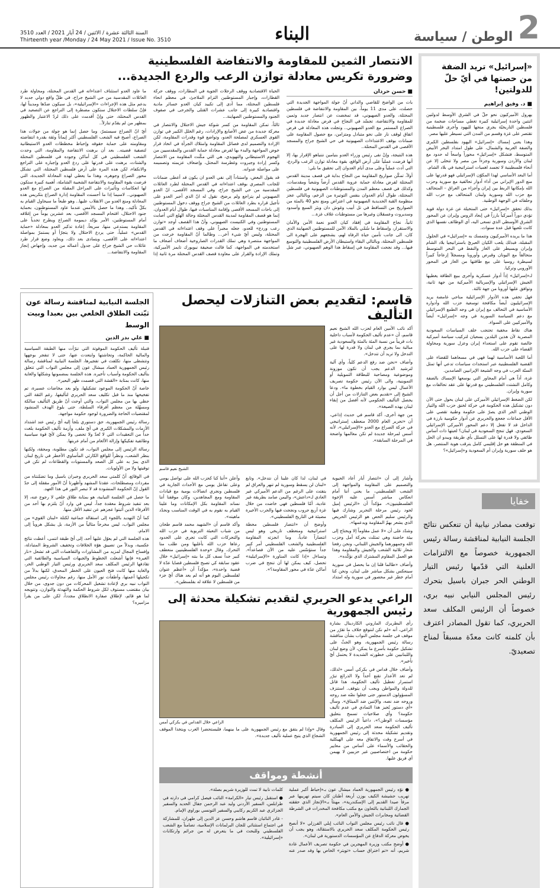2 الوطن / سياسة
البناء
السنة الثالثة عشرة / الاثنين / 24 أيار 2021 / العدد 3510
Thirteenth year /Monday / 24 May 2021 / Issue No. 3510
«إسرائيل» تريد الضفة من حصتها في أيّ حلّ للدولتين!
■ د. وفيق إبراهيم
يهرول الأميركيون نحو حلّ في الشرق الأوسط لدولتين اثنتين واحدة إسرائيلية كبيرة تغطي مساحات ضخمة من فلسطين التاريخيّة يجري منحها لليهود وأخرى فلسطينية تقتصر على غزة وقسم من المدن التي تسيطر عليها مصر.
وهذا يعني إمساك «إسرائيل» اليهود بفلسطين الكبرى والضفة الغربية والشمال، على طول امتداد البحر الأبيض المتوسط، فتشكل «إسرائيل» محوراً واسعاً له حدود مع لبنان والأردن وسورية وجزءاً من مصر ولا تتخلى إلا عن أنحاء فلسطينية لا تجسد اهميات استراتيجية في بلاد الشام.
أما البعد الأساسي لهذا المكوّن الإسرائيلي فهو قدرتها على منع الدور الإيراني من أداء أدوار تحالفية مع سورية وحزب الله بإمكانها الربط بين إيران وأجزاء من العراق – المتحالف مع حزب الله وسورية ولبنان المتحالف مع حزب الله وحلفائه في الوجهة الوطنية.
بذلك تحقق «إسرائيل» حتى المتخيلة عن غزة دولة قوية تؤدي دوراً أميركياً بارزاً في إبعاد الروس وإيران عن المحور الشرق الأوسطي الذي تسعى اليه، أي الوظائف نفسها الذي كانت تلعبها قبل عدة سنوات.
هذا ما يريده الأميركيون وتتمسك به «إسرائيل» في الحلول المقبلة، فبذلك يلعب الكيان العبريّ باستراتيجيا بلاد الشام وإيران ويسيطر على الغاز والنفط في البحر المتوسط متحالفاً مع اليونان وقبرص وأوروبا ومسجلاً إزعاجاً كبيراً لسيطرة روسيا على بيع طاقتها من الغاز في المحور الأوروبي وتركيا.
لـ«إسرائيل» إذاً أدوار عسكرية وأخرى ببيع الطاقة يغطيها الجيش الإسرائيلي والإمبريالية الأميركية من جهة ثانية، وتوافق عليها أوروبا من جهة ثالثة.
فهل تخفي هذه الأدوار الإسرائيلية مناحي غامضة يريد الإسرائيليون أيضاً مكافحة توسعية حزب الله وأدواره الأساسية في التحالف مع إيران في وجه الطمع الإسرائيلي مع دعم السياسة السورية في وجه «إسرائيل» أيضاً والأميركيين على السواء.
هناك نقاط مخفية تحتجب خلف السياسات السعودية المصرية لأن هذين البلدين يسعيان لتركيب سياسة أميركية خالصة تقوم على استعداء إيران وعزل سورية ومحاولة القضاء على حزب الله.
أما اللعبة الأساسية لهما فهي في مسعاهما للقضاء على القضية الفلسطينية عبر استحداث سياسات تدعي أنها تمثل السنّة العرب في وجه الشيعة الإيرانيين الصامدين.
غزة، أذاً هي أمام المحاور التي بوسعها الإمساك بالضفة وكامل التشتت الفلسطيني مع قدرتها على عقد تحالفات مع سورية وإيران.
لكن الضغط الإسرائيلي الأميركي على لبنان يحول حتى الآن دون تشكيل هذه الحكومة في حركة لخنق حزب الله والتيار الوطني الحر الذي يصرّ على حكومة وطنية تقصي على الأقل جماعات جعجع والحريري عن أدوار حكومية بارزة في الداخل قد لا تفعل إلا دعم المحور الأميركي الإسرائيلي السعودي. فهل تنجح السعودية في لبنان؟ لعبتها ذات أساس طائفي ولا قدرة لها على التسلل بأي طريقة ويبدو ان الحل في المنطقة هو حل إقليمي كامل يترقب هوية المنتصر، هل هو حلف سورية وإيران أم السعودية و«إسرائيل»؟
خفايا
توقعت مصادر نيابية أن تنعكس نتائج الجلسة النيابية لمناقشة رسالة رئيس الجمهورية خصوصاً مع الالتزامات العلنية التي قدّمها رئيس التيار الوطني الحر جبران باسيل بتحرك رئيس المجلس النيابي نبيه بري، خصوصاً أن الرئيس المكلف سعد الحريري، كما تقول المصادر اعترف بأن كلمته كانت معدّة مسبقاً لمناخ تصعيديّ.
الانتصار الثمين للمقاومة والانتفاضة الفلسطينية
وضرورة تكريس معادلة توازن الرعب والردع الجديدة...
■ حسن حردان
بات من الواضح للقاصي والداني أنّ جولة المواجهة الجديدة التي حصلت، على مدى 11 يوماً، بين المقاومة والانتفاضة في فلسطين المحتلة، والعدو الصهيوني، قد تمخضت عن انتصار جديد وثمين للمقاومة والانتفاضة، تجسّد في النجاح في فرض معادلة جديدة في الصراع المستمر مع العدو الصهيوني.. وتجلت هذه المعادلة في فرض اتفاق لوقف نار على نحو متبادل ومتزامن، مع حصول المقاومة على ضمانات بوقف الاعتداءات الصهيونية في حي الشيخ جراح والمسجد الأقصى في القدس المحتلة..
هذه النتيجة، وإنْ نفى رئيس وزراء العدو بنيامين نتنياهو الإقرار بها، إلا أنها فرضت عملياً على أرض الواقع، بقوة معادلة توازن الرعب والردع، التي أدت عملياً وعلى مدى أيام العدوان إلى تحقيق ما يلي:
أولاً، تمكّن صواريخ المقاومة من النجاح بداية في قصف مدينة القدس المحتلة لفرض معادلة حماية عروبة القدس أرضاً وشعباً ومقدسات، وكذلك في قصف معظم المدن والمستوطنات الصهيونية في فلسطين المحتلة، طوال أيام العدوان بنفس التوتيرة من الزخم، وبالتالي عجز منظومة القبة الحديدية الصهيونية في اعتراض ومنع نحو 40 بالمئة من الصواريخ من التساقط في تل أبيب وغوش دان وبئر السبع وأسدود وسديروت وعسقلان وغيرها من مستوطنات غلاف غزة...
ثانياً، نجاح المقاومة في إفقاد كيان العدو نعمة الأمن والأمان والاستقرار، وإسقاط ما سُمّي بالملاذ الآمن للمستوطنين الصهاينة الذي كان، الى جانب تأمين حياة الرفاه لهم، يشجعهم على الهجرة الى فلسطين المحتلة، وبالتالي البقاء واستيطان الأرض الفلسطينية والتوسع فيها... وقد نجحت المقاومة في إسقاط هذا الوهم الصهيوني، عبر شل الحياة الاقتصادية ووقف الرحلات الجوية في المطارات، ووقف حركة القطارات، وإجبار المستوطنين التزام الملاجئ، في معظم انحاء فلسطين المحتلة، مما أدى إلى تكبيد كيان العدو خسائر مادية واقتصادية كبيرة إلى جانب عشرات القتلى والجرحى في صفوف الجنود والمستوطنين الصهاينة...
ثالثاً، تمكن المقاومة من كسر شوكة جيش الاحتلال والانتصار في معركة جديدة من عض الأصابع والإرادات، رغم الخلل الكبير في توازن القوى العسكري لمصلحة العدو، وتواضع قوة وقدرات المقاومة، لكن الإرادة والتصميم لدى فصائل المقاومة وامتلاك الجرأة في اتخاذ قرار خوض المواجهة والبدء بها لفرض معادلة حماية القدس والمقدسيين من الهجوم الاستيطاني والتهويدي، هي التي مكّنت المقاومة من الانتصار وكسر إرادة وجبروت وغطرسة المحتل، وإضعاف عزيمته وتصميمه على مواصلة عدوانه.
قد يقول البعض، واستناداً إلى نفي العدو ان يكون قد أعطى ضمانات للجانب المصري بوقف اعتداءاته في القدس المحتلة لطرد العائلات المقدسية من حي الشيخ جراح، وفي المسجد الأقصى، انّ العدو الصهيوني لم يتراجع ولم يرضخ، نقول له انّ الذي أجبر العدو على تأجيل قراره بطرد العائلات من الشيخ جراح ووقف دخول المستوطنين إلى باحات المسجد الأقصى وإقامة المناسبات فيها، طوال أيام العدوان، إنما هو قصف المقاومة لمدينة القدس المحتلة وحالة الهلع التي أصابت المستوطنين وفي الكنيست الصهيوني، وأنّ هذا القصف أوجد «توازن رعب وردع» للعدو، جعله مجبراً على وقف اعتداءاته في القدس المحتلة، وليس أيّ شيء آخر... وطالما أنّ المقاومة خرجت من المواجهة منتصرة وهي تملك القدرات الصاروخية أضعاف أضعاف ما استخدمته في المواجهة، كما قالت صحيفة نيويورك تايمز الأميركية، وتملك الإرادة والقرار على معاودة قصف القدس المحتلة مرة ثانية إذا ما عاود العدو استئناف اعتداءاته في القدس المحتلة، ومحاولة طرد العائلات المقدسية من حي الشيخ جراح، في ظلّ واقع دولي جديد لا يدعم مثل هذه الإجراءات «الإسرائيلية»، بل سيكون ضدّها ومديناً لها، فإنّ سلطات الاحتلال ستكون مضطرة إلى التراجع عن التصعيد في القدس المحتلة، حتى وإنْ أقدمت على ذلك لردّ الاعتبار والظهور بمظهر من لم يقدّم تنازلاً..
أيّ انّ الصراع سيستمرّ، وما حصل إنما هو جولة من جولات هذا الصراع، أصبح فيه الشعب الفلسطيني أكثر إيماناً وثقة بقدرة انتفاضته ومقاومته على حماية حقوقه وإحباط مخططات العدو الاستيطانية لتصفية قضيته.. بعد أن برهنت الانتفاضة والمقاومة، التي وحدت الشعب الفلسطيني في كل أماكن وجوده في فلسطين المحتلة والشتات، برهنت على قدرتها على ردع العدو وإجباره على التراجع والانكفاء، لكن هذه المرة على أرض فلسطين المحتلة، التي تشكل محور الصراع وجوهره، وهذا ما يعطي لهذه المعادلة الجديدة، التي فرضت بقوة المقاومة والانتفاضة الشعبية الشاملة، أهمية كبيرة ستكون لها انعكاسات وتأثيرات على المراحل المقبلة من الصراع مع العدو الصهيوني.. لاسيما إذا ما أحسنت المقاومة إدارة الصراع بتكريس هذه المعادلة ومنع العدو من الانقلاب عليها.. وهو طبعاً ما سيحاول القيام به بكلّ تأكيد.. وهذا ما حصل بالأمس عندما عاود المستوطنون، بحماية جنود الاحتلال، اقتحام المسجد الأقصى، بعد عشرين يوماً من إغلاقه أمام المستوطنين، الأمر يؤكد ديمومة الصراع ويطرح تحدياً على المقاومة يستدعي منها، سريعاً، إعادة تذكير العدو بمعادلة «حماية القدس» عملياً، حتى يردع الاحتلال ولا يتجرّأ أو يستمرّ بمواصلة اعتداءاته على الأقصى، ويتمادى بعد ذلك، ويعاود وضع قرار طرد عائلات حي الشيخ جراح على جدول أعماله من جديد، وإجهاض إنجاز المقاومة والانتفاضة...
قاسم: لتقديم بعض التنازلات ليحصل التأليف
أكد نائب الأمين العام لحزب الله الشيخ نعيم قاسم، أن «عدم تأليف الحكومة لأسباب داخلية بات قريباً من نسبة المئة بالمئة والسعودية غير مبالية بما يجري في لبنان ولا قدرة لها على التدخل ولا تريد أن تتدخل».
وأضاف «نحن ضد رفع الدعم كلياً، وأي آلية لترشيد الدعم يجب أن تكون موزونة وموضوعية ومصاحبة للبطاقة التمويلية أو التموينية، والى الآن رئيس حكومة تصريف الأعمال ليس بوارد القيام بخطوة ما». ودعا الشيخ إلى «تقديم بعض التنازلات من أجل أن يحصل التأليف الحكومي لأنه أفضل من إبقاء لبنان بهذه الصيغة».
من جهة أخرى، أكد قاسم في حديث إذاعي، أن «تحرير العام 2000 منعطف إستراتيجي في حركة الصراع مع العدو «الإسرائيلي»، لأنه أسس لمرحلة جديدة لم تكن معالمها واضحة في المرحلة السابقة».
الشيخ نعيم قاسم
وأشار إلى أن «انتصار أيار أعاد الحيوية والتصميم على المقاومة والمواجهة إلى الشعب الفلسطيني، ما يعني أننا أمام انعكاس مباشر أسس عليه الإخوة الفلسطينيون»، مؤكداً أن «الرئيس إميل لحود رئيس مرحلة التحرير وشارك فيها والرئيس سليم الحص هو الرئيس الحريص الذي يشعر بهمّ المقاومة ويدعمها».
وشدّد على أن «لا عمل مقاوماً إلا ويحتاج إلى بيئة حاضنة وهي تمثلت بحركة أمل وحزب الله وجمهورهما والجيش اللبناني، ونحن رفعنا شعار ثلاثية الشعب والجيش والمقاومة وهذا هو العمل المقاوم المشترك الذي نؤكّده».
وأضاف «طالما قلنا إن ما يحصل في سورية سينعكس بشكل مباشر على لبنان، ونحن كنا أمام خطر غير محصور في سورية وله امتداد في لبنان، لذا كان علينا أن نتدخل». وتابع «لبنان لن يسقط وسورية لم تنهر والعراق لم يتفتت على الرغم من الدعم الأميركي غير العادي لـ«داعش»، واليمن صامد بطريقة غير عادية، أمّا فلسطين فهي خاضت من خلال غزة أربع حروب ونجحت فيها والحرب الأخيرة مضيئة في التاريخ الفلسطيني».
وأوضح أن «انتصار فلسطين محطة استراتيجية ومنعطف تاريخي وهو ليس انتصاراً عادياً، وما انجزته المقاومة الفلسطينية والشعب الفلسطيني أمر كبير جداً ستؤسّس عليه من الآن فصاعداً». وتساءل «إذا كانت المناورة «الإسرائيلية» تحصل، كيف يمكن لها أن تنجح في ضرب أماكن عدّة في محور المقاومة؟».
وأعلن «أننا كنا كحزب الله على تواصل يومي وعلى تفاعل يومي مع الأحداث الجارية في فلسطين ونجري اتصالات يومية مع قيادات المقاومة ومع المجاهدين، وكان موقفنا أننا نساند المقاومة بكل الإمكانات وما علينا القيام به نقوم به في الوقت المناسب ونحدّد ماهيته».
وأكد قاسم أن «الشهيد محمد قاسم طحان من شباب التعبئة التربوية في حزب الله والتحركات التي كانت تجري على الحدود رعاها حزب الله بأغلبها ومن طلب منا التحرك. وقال «وحدة الفلسطينيين منعطف كبير جداً نسف كل ما بنته «إسرائيل» خلال عقود سابقة كي تصبح فلسطين قضايا عدّة لا قضية واحدة»، مؤكداً أن «أعظم عنوان لفلسطين اليوم هو أنه لم يعد هناك أيّ جزء من فلسطين لا علاقة له بفلسطين».
الراعي يدعو الحريري لتقديم تشكيلة محدثة إلى رئيس الجمهورية
رأى البطريرك الماروني الكاردينال بشارة الراعي، أنه «لم نكن لنتوقع خلاف ما تقرّر من موقف في جلسة مجلس النواب بشأن مناقشة رسالة رئيس الجمهورية، وهو الحثّ على تشكيل حكومة بأسرع ما يمكن، لأن وضع لبنان واللبنانيين على خطورته الشديدة لا يحتمل أيّ تأخير».
وأضاف خلال قداس في بكركي أمس «لذلك، لم تعد الأعذار تقنع أحداً ولا الذرائع تبرّر استمرار تعطيل تأليف الحكومة، هذا قاتل للدولة والمواطن ويجب أن يتوقف. استنزف المسؤولون الدستور حتى جعلوا نصّه ضد روحه وروحه ضد نصه، والإثنين ضد الميثاق». وسأل «أي دستور يُجيز هذا التمادي في عدم تأليف حكومة؟ وأي صلاحيات تسمح بتعليق مؤسسات الوطن؟»، داعياً الرئيس المكلف تأليف الحكومة سعد الحريري إلى المبادرة وتقديم تشكيلة محدثة إلى رئيس الجمهورية في أسرع وقت والاتفاق معه على الهيكلية والحقائب والأسماء على أساس من معايير حكومة من اختصاصيين غير حزبيين لا يهيمن أي فريق عليها.
الراعي خلال القداس في بكركي أمس
وقال «وإذا لم يتفق مع رئيس الجمهورية على ما بينهما، فليستحضرا العرب ويتخذا الموقف الشجاع الذي يتيح عملية تأليف جديدة».
أنشطة ومواقف
● نوّه رئيس الجمهورية العماد ميشال عون بـ«إحباط أكبر عملية تهريب حشيشة الكيف بوزن أربعة أطنان كان سيتم تهريبها عبر مرفأ صيدا القديم إلى الإسكندرية»، مهنئاً بـ«الإنجاز الذي حققته الجمارك اللبنانية بالتعاون مع مكتب مكافحة المخدرات في الشرطة القضائية ومخابرات الجيش والأمن العام».
● قال نائب رئيس مجلس النواب النائب إيلي الفرزلي «لا أنصح رئيس الحكومة المكلف سعد الحريري بالاستقالة، وهو يجب أن يخوض معركة الدفاع عن المؤسسات الدستورية في لبنان».
● أوضح مكتب وزيرة المهجرين في حكومة تصريف الأعمال غادة شريم، أنه «تم اختراق حساب «تويتر» الخاص بها وقد صدر عنه كلمات نابية لا تمت للوزيرة شريم بصلة».
● استقبل رئيس تيار «الكرامة» النائب فيصل كرامي في دارته في طرابلس، السفير الأردني وليد عبد الرحمن جفال الحديد والسفير الجزائري عبد الكريم ركايبي والسفير التونسي بوراوي الإمام.
- غادر النائبان قاسم هاشم وحسن عز الدين إلى طهران، للمشاركة في اجتماع استثنائي للجان البرلمانات الإسلامية، تضامناً مع الشعب الفلسطيني وللبحث في ما يتعرض له من جرائم وارتكابات «إسرائيلية».
الجلسة النيابية لمناقشة رسالة عون ثبّتت الطلاق الخلعي بين بعبدا وبيت الوسط
■ علي بدر الدين
قنبلة تأليف الحكومة الموقوتة التي تبرّأت منها الطبقة السياسية والمالية الحاكمة، وتحاشتها وابتعدت عنها، حتى لا تنفجر بوجهها وتتشظى منها، تكلفت في تفجيرها، الجلسة النيابية لمناقشة رسالة رئيس الجمهورية العماد ميشال عون إلى مجلس النواب التي تتعلق بتأليف الحكومة وأسباب تأخيره. هذه الجلسة بمضمونها وشكلها والغاية منها، كانت بمثابة «القشة التي قصمت ظهر البعير».
خاصة أنّ الحكومة الموعود تشكيلها، ولو بعد مخاضات عسيرة، تم تفخيخها منذ ما قبل تكليف سعد الحريري لتأليفها، رغم الثقة التي حظي بها من مجلس النواب، والتي أوحت أنّ طريق التأليف سالكة ومسهّلة من معظم أفرقاء السلطة، حتى بلوغ الهدف المنشود لمقتضيات الحاجة والضرورة لوجود حكومة مواجهة.
رسالة رئيس الجمهورية، حق دستوري يلجأ إليه أيّ رئيس عند اشتداد الأزمات والمشكلات الكبرى في أيّ ملف، وأزمة تأليف الحكومة بلغت حداً من التعقيدات التي لا تُعدّ ولا تحصى ولا يمكن لأيّ قوة سياسية وطائفية تفكيكها وإزالة الألغام من أمام عربتها.
رسالة الرئيس إلى مجلس النواب، قد تكون مطلوبة، ومحقة، ولكنها بنظر الشعب، ونظراً للواقع الكارثي المأساوي الأخطر في تاريخ لبنان الذي يمرّ به على كل الصعد والمستويات والقطاعات لم تكن في توقيتها ولا من الأولويات.
في الوقائع، أنّ كلمتي سعد الحريري وجبران باسيل وما تضمّنتاه من مفردات ومصطلحات، عقدتا المشهد وأظهرتا أنّ الأمور مقفلة إلى حدّ القول إنّ الحكومة المنشودة قد لا تبصر النور في هذا العهد.
ما حصل في الجلسة النيابية، هو بمثابة طلاق خلعي لا رجوع عنه، إلا بعد تنفيذ شروط معقدة جداً، ليس في وارد أنّ يلتزم بها أحد من الأفرقاء الذين أثبتوا عجزهم عن تنفيذ الأقل منها.
كما أنّ التهديد باللجوء إلى استقالة جماعية لكتلة «لبنان القوي» من مجلس النواب، ليس مخرجاً مثالياً من الأزمة، بل يشكل هروباً إلى الامام.
هذه الجلسة التي لم يعوّل عليها أحد، إلى أيّ طبقة انتمى، أعطت نتائج عكسية، وبدلاً من تضييق هوّة الخلافات وتخفيف الشروط المتبادلة، وإفساح المجال لمزيد من المشاورات والتفاهمات التي قد تشعل «نار الغيرة» فإنها أشعلت الخطوط والجبهات السياسية والطائفية التي تقاذفها الرئيس المكلف سعد الحريري ورئيس التيار الوطني الحر، والغاية منها كانت فتح العيون على الخطر المحدق، لكنها بدلاً من تكحيلها أعمتها، وأطفأت نور الأمل منها، رغم محاولات رئيس مجلس النواب نبيه بري لإعادة تشغيل المحركات من دون جدوى، من خلال بيان مقتضب مستوف لكل شروط الحكمة والتهدئة والتوازن، وتتويجه لما هو قائم، لإطلاق صفارة الانطلاق مجدداً، لكن على من يقرأ مزاميره؟